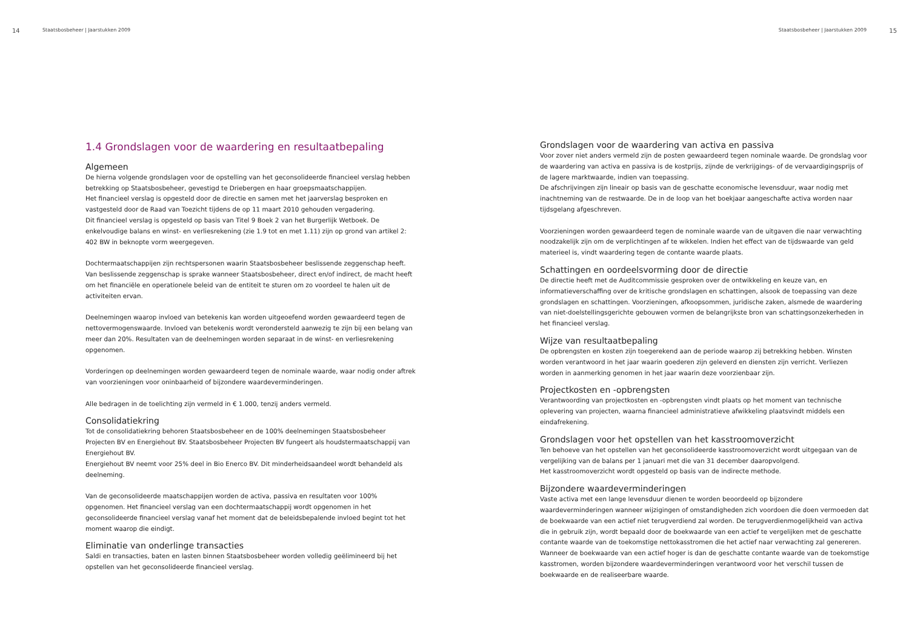14 Staatsbosbeheer | Jaarstukken 2009
1.4 Grondslagen voor de waardering en resultaatbepaling
Algemeen
De hierna volgende grondslagen voor de opstelling van het geconsolideerde financieel verslag hebben betrekking op Staatsbosbeheer, gevestigd te Driebergen en haar groepsmaatschappijen.
Het financieel verslag is opgesteld door de directie en samen met het jaarverslag besproken en vastgesteld door de Raad van Toezicht tijdens de op 11 maart 2010 gehouden vergadering.
Dit financieel verslag is opgesteld op basis van Titel 9 Boek 2 van het Burgerlijk Wetboek. De enkelvoudige balans en winst- en verliesrekening (zie 1.9 tot en met 1.11) zijn op grond van artikel 2: 402 BW in beknopte vorm weergegeven.
Dochtermaatschappijen zijn rechtspersonen waarin Staatsbosbeheer beslissende zeggenschap heeft. Van beslissende zeggenschap is sprake wanneer Staatsbosbeheer, direct en/of indirect, de macht heeft om het financiële en operationele beleid van de entiteit te sturen om zo voordeel te halen uit de activiteiten ervan.
Deelnemingen waarop invloed van betekenis kan worden uitgeoefend worden gewaardeerd tegen de nettovermogenswaarde. Invloed van betekenis wordt verondersteld aanwezig te zijn bij een belang van meer dan 20%. Resultaten van de deelnemingen worden separaat in de winst- en verliesrekening opgenomen.
Vorderingen op deelnemingen worden gewaardeerd tegen de nominale waarde, waar nodig onder aftrek van voorzieningen voor oninbaarheid of bijzondere waardeverminderingen.
Alle bedragen in de toelichting zijn vermeld in € 1.000, tenzij anders vermeld.
Consolidatiekring
Tot de consolidatiekring behoren Staatsbosbeheer en de 100% deelnemingen Staatsbosbeheer Projecten BV en Energiehout BV. Staatsbosbeheer Projecten BV fungeert als houdstermaatschappij van Energiehout BV.
Energiehout BV neemt voor 25% deel in Bio Enerco BV. Dit minderheidsaandeel wordt behandeld als deelneming.
Van de geconsolideerde maatschappijen worden de activa, passiva en resultaten voor 100% opgenomen. Het financieel verslag van een dochtermaatschappij wordt opgenomen in het geconsolideerde financieel verslag vanaf het moment dat de beleidsbepalende invloed begint tot het moment waarop die eindigt.
Eliminatie van onderlinge transacties
Saldi en transacties, baten en lasten binnen Staatsbosbeheer worden volledig geëlimineerd bij het opstellen van het geconsolideerde financieel verslag.
Staatsbosbeheer | Jaarstukken 2009 15
Grondslagen voor de waardering van activa en passiva
Voor zover niet anders vermeld zijn de posten gewaardeerd tegen nominale waarde. De grondslag voor de waardering van activa en passiva is de kostprijs, zijnde de verkrijgings- of de vervaardigingsprijs of de lagere marktwaarde, indien van toepassing.
De afschrijvingen zijn lineair op basis van de geschatte economische levensduur, waar nodig met inachtneming van de restwaarde. De in de loop van het boekjaar aangeschafte activa worden naar tijdsgelang afgeschreven.
Voorzieningen worden gewaardeerd tegen de nominale waarde van de uitgaven die naar verwachting noodzakelijk zijn om de verplichtingen af te wikkelen. Indien het effect van de tijdswaarde van geld materieel is, vindt waardering tegen de contante waarde plaats.
Schattingen en oordeelsvorming door de directie
De directie heeft met de Auditcommissie gesproken over de ontwikkeling en keuze van, en informatieverschaffing over de kritische grondslagen en schattingen, alsook de toepassing van deze grondslagen en schattingen. Voorzieningen, afkoopsommen, juridische zaken, alsmede de waardering van niet-doelstellingsgerichte gebouwen vormen de belangrijkste bron van schattingsonzekerheden in het financieel verslag.
Wijze van resultaatbepaling
De opbrengsten en kosten zijn toegerekend aan de periode waarop zij betrekking hebben. Winsten worden verantwoord in het jaar waarin goederen zijn geleverd en diensten zijn verricht. Verliezen worden in aanmerking genomen in het jaar waarin deze voorzienbaar zijn.
Projectkosten en -opbrengsten
Verantwoording van projectkosten en -opbrengsten vindt plaats op het moment van technische oplevering van projecten, waarna financieel administratieve afwikkeling plaatsvindt middels een eindafrekening.
Grondslagen voor het opstellen van het kasstroomoverzicht
Ten behoeve van het opstellen van het geconsolideerde kasstroomoverzicht wordt uitgegaan van de vergelijking van de balans per 1 januari met die van 31 december daaropvolgend.
Het kasstroomoverzicht wordt opgesteld op basis van de indirecte methode.
Bijzondere waardeverminderingen
Vaste activa met een lange levensduur dienen te worden beoordeeld op bijzondere waardeverminderingen wanneer wijzigingen of omstandigheden zich voordoen die doen vermoeden dat de boekwaarde van een actief niet terugverdiend zal worden. De terugverdienmogelijkheid van activa die in gebruik zijn, wordt bepaald door de boekwaarde van een actief te vergelijken met de geschatte contante waarde van de toekomstige nettokasstromen die het actief naar verwachting zal genereren.
Wanneer de boekwaarde van een actief hoger is dan de geschatte contante waarde van de toekomstige kasstromen, worden bijzondere waardeverminderingen verantwoord voor het verschil tussen de boekwaarde en de realiseerbare waarde.